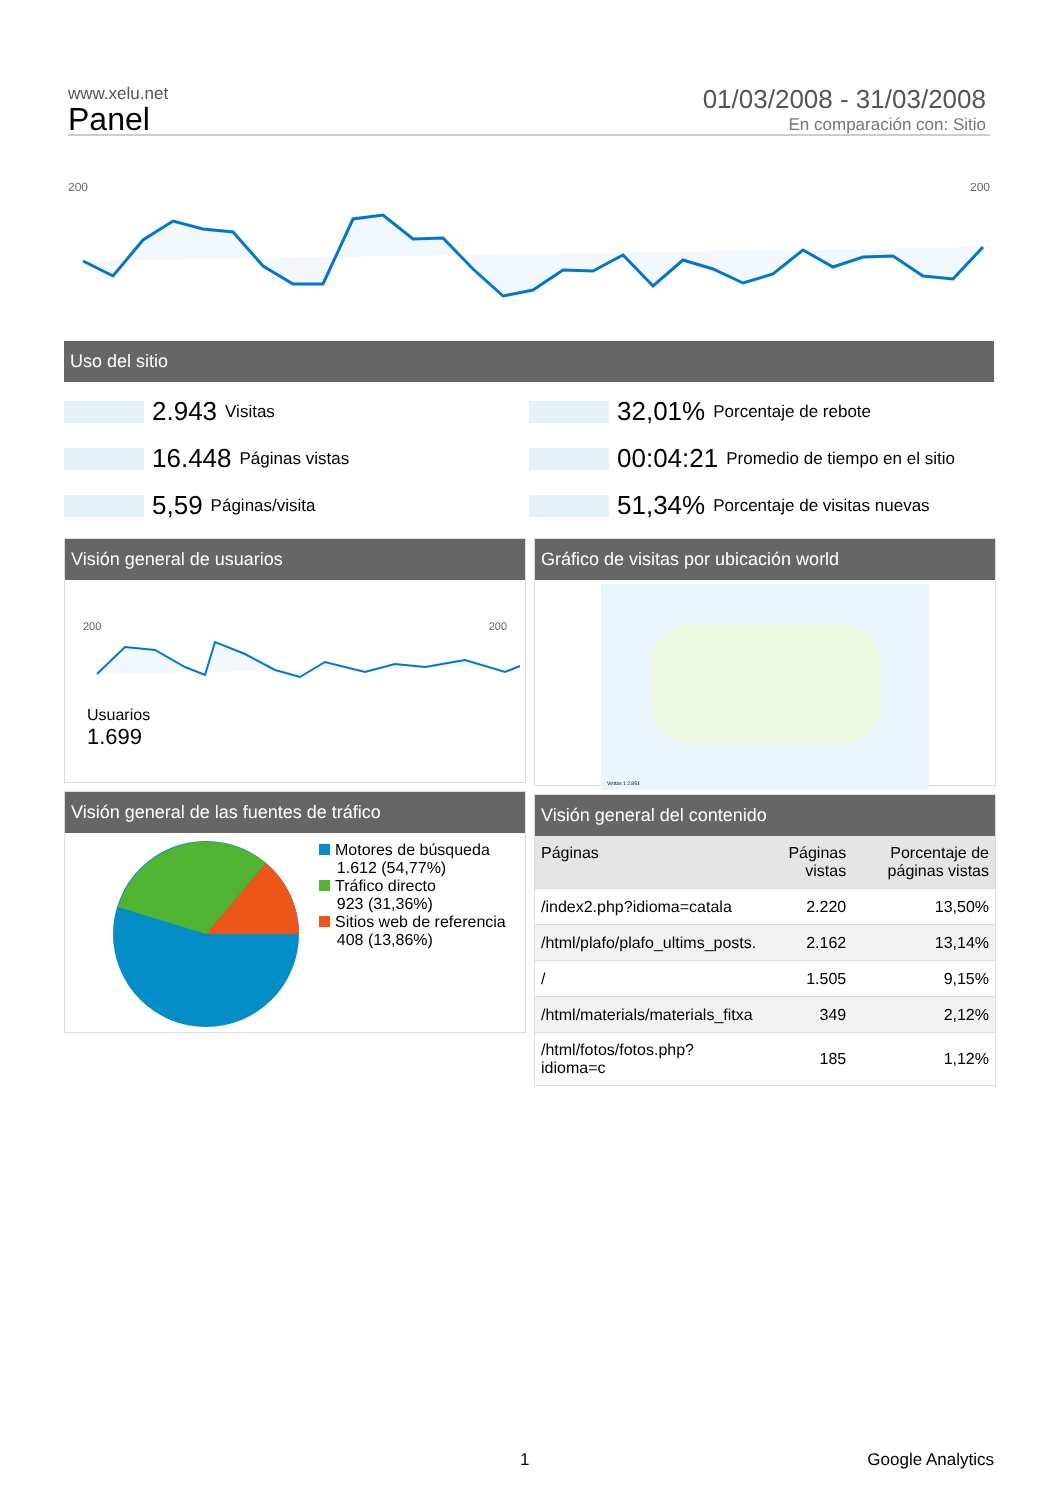www.xelu.net
Panel
01/03/2008 - 31/03/2008
En comparación con: Sitio
200 200
Uso del sitio
2.943 Visitas
32,01% Porcentaje de rebote
16.448 Páginas vistas
00:04:21 Promedio de tiempo en el sitio
5,59 Páginas/visita
51,34% Porcentaje de visitas nuevas
Visión general de usuarios
200 200
Usuarios
1.699
Gráfico de visitas por ubicación world
Visitas 1 2.851
Visión general de las fuentes de tráfico
Motores de búsqueda
1.612 (54,77%)
Tráfico directo
923 (31,36%)
Sitios web de referencia
408 (13,86%)
Visión general del contenido
| Páginas | Páginas vistas | Porcentaje de páginas vistas |
| --- | --- | --- |
| /index2.php?idioma=catala | 2.220 | 13,50% |
| /html/plafo/plafo_ultims_posts. | 2.162 | 13,14% |
| / | 1.505 | 9,15% |
| /html/materials/materials_fitxa | 349 | 2,12% |
| /html/fotos/fotos.php?idioma=c | 185 | 1,12% |
1 Google Analytics